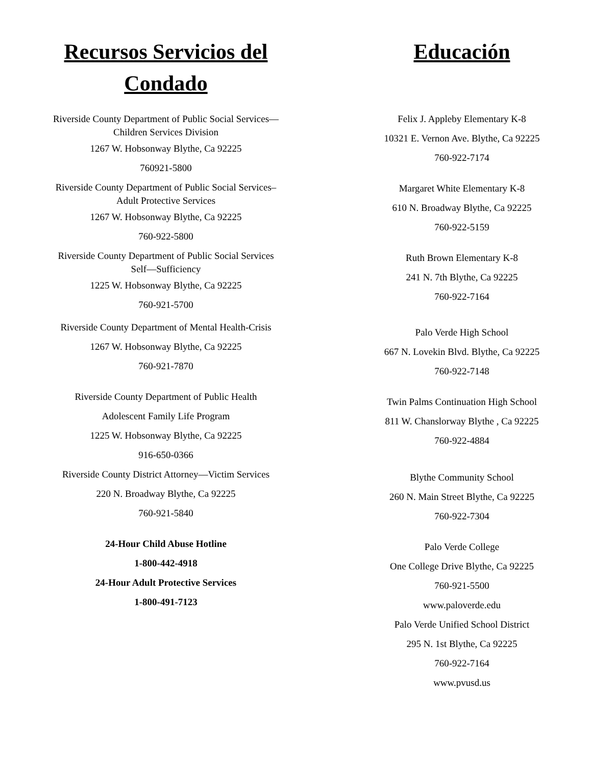Recursos Servicios del
Condado
Riverside County Department of Public Social Services—
Children Services Division
1267 W. Hobsonway Blythe, Ca 92225
760921-5800
Riverside County Department of Public Social Services–
Adult Protective Services
1267 W. Hobsonway Blythe, Ca 92225
760-922-5800
Riverside County Department of Public Social Services
Self—Sufficiency
1225 W. Hobsonway Blythe, Ca 92225
760-921-5700
Riverside County Department of Mental Health-Crisis
1267 W. Hobsonway Blythe, Ca 92225
760-921-7870
Riverside County Department of Public Health
Adolescent Family Life Program
1225 W. Hobsonway Blythe, Ca 92225
916-650-0366
Riverside County District Attorney—Victim Services
220 N. Broadway Blythe, Ca 92225
760-921-5840
24-Hour Child Abuse Hotline
1-800-442-4918
24-Hour Adult Protective Services
1-800-491-7123
Educación
Felix J. Appleby Elementary K-8
10321 E. Vernon Ave. Blythe, Ca 92225
760-922-7174
Margaret White Elementary K-8
610 N. Broadway Blythe, Ca 92225
760-922-5159
Ruth Brown Elementary K-8
241 N. 7th Blythe, Ca 92225
760-922-7164
Palo Verde High School
667 N. Lovekin Blvd. Blythe, Ca 92225
760-922-7148
Twin Palms Continuation High School
811 W. Chanslorway Blythe , Ca 92225
760-922-4884
Blythe Community School
260 N. Main Street Blythe, Ca 92225
760-922-7304
Palo Verde College
One College Drive Blythe, Ca 92225
760-921-5500
www.paloverde.edu
Palo Verde Unified School District
295 N. 1st Blythe, Ca 92225
760-922-7164
www.pvusd.us